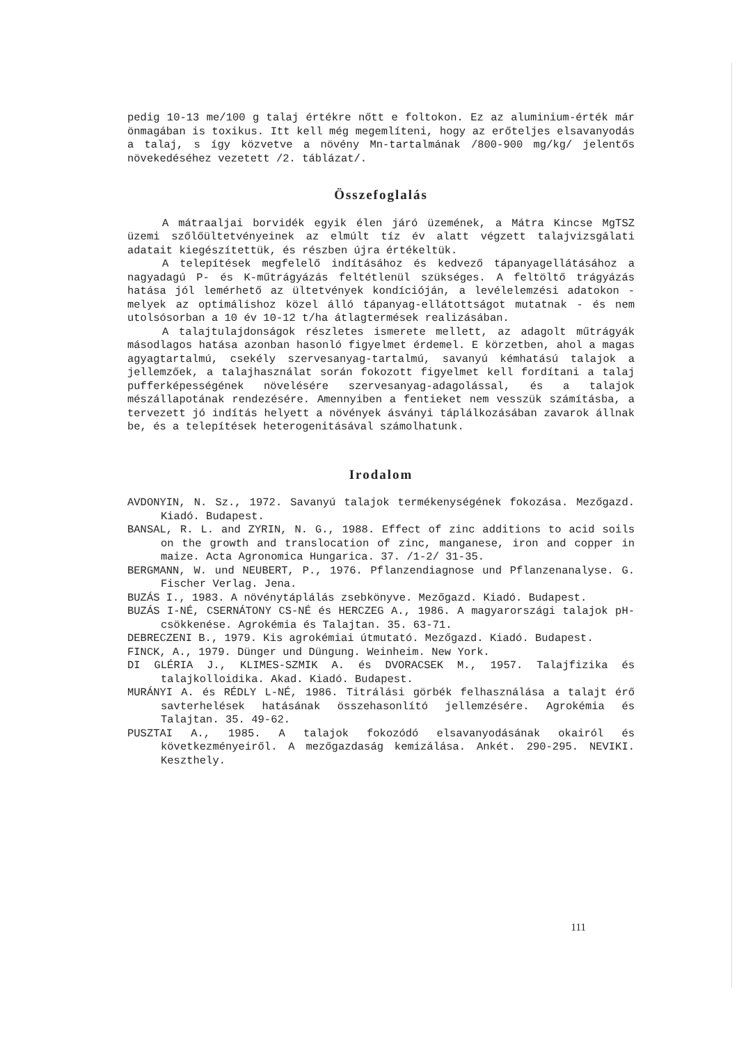pedig 10-13 me/100 g talaj értékre nőtt e foltokon. Ez az aluminium-érték már önmagában is toxikus. Itt kell még megemlíteni, hogy az erőteljes elsavanyodás a talaj, s így közvetve a növény Mn-tartalmának /800-900 mg/kg/ jelentős növekedéséhez vezetett /2. táblázat/.
Összefoglalás
A mátraaljai borvidék egyik élen járó üzemének, a Mátra Kincse MgTSZ üzemi szőlőültetvényeinek az elmúlt tíz év alatt végzett talajvizsgálati adatait kiegészítettük, és részben újra értékeltük.
A telepítések megfelelő indításához és kedvező tápanyagellátásához a nagyadagú P- és K-műtrágyázás feltétlenül szükséges. A feltöltő trágyázás hatása jól lemérhető az ültetvények kondícióján, a levélelemzési adatokon - melyek az optimálishoz közel álló tápanyag-ellátottságot mutatnak - és nem utolsósorban a 10 év 10-12 t/ha átlagtermések realizásában.
A talajtulajdonságok részletes ismerete mellett, az adagolt műtrágyák másodlagos hatása azonban hasonló figyelmet érdemel. E körzetben, ahol a magas agyagtartalmú, csekély szervesanyag-tartalmú, savanyú kémhatású talajok a jellemzőek, a talajhasználat során fokozott figyelmet kell fordítani a talaj pufferképességének növelésére szervesanyag-adagolással, és a talajok mészállapotának rendezésére. Amennyiben a fentieket nem vesszük számításba, a tervezett jó indítás helyett a növények ásványi táplálkozásában zavarok állnak be, és a telepítések heterogenitásával számolhatunk.
Irodalom
AVDONYIN, N. Sz., 1972. Savanyú talajok termékenységének fokozása. Mezőgazd. Kiadó. Budapest.
BANSAL, R. L. and ZYRIN, N. G., 1988. Effect of zinc additions to acid soils on the growth and translocation of zinc, manganese, iron and copper in maize. Acta Agronomica Hungarica. 37. /1-2/ 31-35.
BERGMANN, W. und NEUBERT, P., 1976. Pflanzendiagnose und Pflanzenanalyse. G. Fischer Verlag. Jena.
BUZÁS I., 1983. A növénytáplálás zsebkönyve. Mezőgazd. Kiadó. Budapest.
BUZÁS I-NÉ, CSERNÁTONY CS-NÉ és HERCZEG A., 1986. A magyarországi talajok pH-csökkenése. Agrokémia és Talajtan. 35. 63-71.
DEBRECZENI B., 1979. Kis agrokémiai útmutató. Mezőgazd. Kiadó. Budapest.
FINCK, A., 1979. Dünger und Düngung. Weinheim. New York.
DI GLÉRIA J., KLIMES-SZMIK A. és DVORACSEK M., 1957. Talajfizika és talajkolloidika. Akad. Kiadó. Budapest.
MURÁNYI A. és RÉDLY L-NÉ, 1986. Titrálási görbék felhasználása a talajt érő savterhelések hatásának összehasonlító jellemzésére. Agrokémia és Talajtan. 35. 49-62.
PUSZTAI A., 1985. A talajok fokozódó elsavanyodásának okairól és következményeiről. A mezőgazdaság kemizálása. Ankét. 290-295. NEVIKI. Keszthely.
111